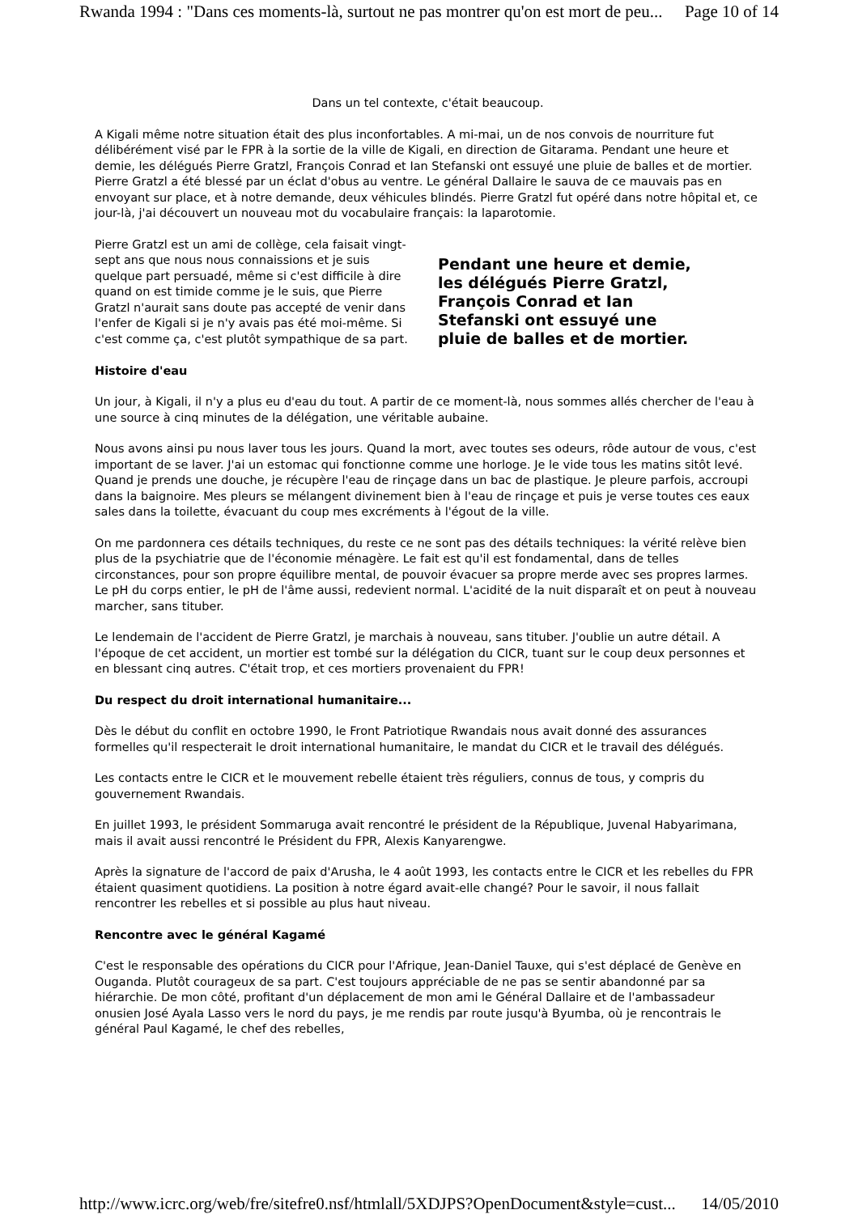Rwanda 1994 : "Dans ces moments-là, surtout ne pas montrer qu'on est mort de peu... Page 10 of 14
Dans un tel contexte, c'était beaucoup.
A Kigali même notre situation était des plus inconfortables. A mi-mai, un de nos convois de nourriture fut délibérément visé par le FPR à la sortie de la ville de Kigali, en direction de Gitarama. Pendant une heure et demie, les délégués Pierre Gratzl, François Conrad et Ian Stefanski ont essuyé une pluie de balles et de mortier. Pierre Gratzl a été blessé par un éclat d'obus au ventre. Le général Dallaire le sauva de ce mauvais pas en envoyant sur place, et à notre demande, deux véhicules blindés. Pierre Gratzl fut opéré dans notre hôpital et, ce jour-là, j'ai découvert un nouveau mot du vocabulaire français: la laparotomie.
Pierre Gratzl est un ami de collège, cela faisait vingt-sept ans que nous nous connaissions et je suis quelque part persuadé, même si c'est difficile à dire quand on est timide comme je le suis, que Pierre Gratzl n'aurait sans doute pas accepté de venir dans l'enfer de Kigali si je n'y avais pas été moi-même. Si c'est comme ça, c'est plutôt sympathique de sa part.
Pendant une heure et demie, les délégués Pierre Gratzl, François Conrad et Ian Stefanski ont essuyé une pluie de balles et de mortier.
Histoire d'eau
Un jour, à Kigali, il n'y a plus eu d'eau du tout. A partir de ce moment-là, nous sommes allés chercher de l'eau à une source à cinq minutes de la délégation, une véritable aubaine.
Nous avons ainsi pu nous laver tous les jours. Quand la mort, avec toutes ses odeurs, rôde autour de vous, c'est important de se laver. J'ai un estomac qui fonctionne comme une horloge. Je le vide tous les matins sitôt levé. Quand je prends une douche, je récupère l'eau de rinçage dans un bac de plastique. Je pleure parfois, accroupi dans la baignoire. Mes pleurs se mélangent divinement bien à l'eau de rinçage et puis je verse toutes ces eaux sales dans la toilette, évacuant du coup mes excréments à l'égout de la ville.
On me pardonnera ces détails techniques, du reste ce ne sont pas des détails techniques: la vérité relève bien plus de la psychiatrie que de l'économie ménagère. Le fait est qu'il est fondamental, dans de telles circonstances, pour son propre équilibre mental, de pouvoir évacuer sa propre merde avec ses propres larmes. Le pH du corps entier, le pH de l'âme aussi, redevient normal. L'acidité de la nuit disparaît et on peut à nouveau marcher, sans tituber.
Le lendemain de l'accident de Pierre Gratzl, je marchais à nouveau, sans tituber. J'oublie un autre détail. A l'époque de cet accident, un mortier est tombé sur la délégation du CICR, tuant sur le coup deux personnes et en blessant cinq autres. C'était trop, et ces mortiers provenaient du FPR!
Du respect du droit international humanitaire...
Dès le début du conflit en octobre 1990, le Front Patriotique Rwandais nous avait donné des assurances formelles qu'il respecterait le droit international humanitaire, le mandat du CICR et le travail des délégués.
Les contacts entre le CICR et le mouvement rebelle étaient très réguliers, connus de tous, y compris du gouvernement Rwandais.
En juillet 1993, le président Sommaruga avait rencontré le président de la République, Juvenal Habyarimana, mais il avait aussi rencontré le Président du FPR, Alexis Kanyarengwe.
Après la signature de l'accord de paix d'Arusha, le 4 août 1993, les contacts entre le CICR et les rebelles du FPR étaient quasiment quotidiens. La position à notre égard avait-elle changé? Pour le savoir, il nous fallait rencontrer les rebelles et si possible au plus haut niveau.
Rencontre avec le général Kagamé
C'est le responsable des opérations du CICR pour l'Afrique, Jean-Daniel Tauxe, qui s'est déplacé de Genève en Ouganda. Plutôt courageux de sa part. C'est toujours appréciable de ne pas se sentir abandonné par sa hiérarchie. De mon côté, profitant d'un déplacement de mon ami le Général Dallaire et de l'ambassadeur onusien José Ayala Lasso vers le nord du pays, je me rendis par route jusqu'à Byumba, où je rencontrais le général Paul Kagamé, le chef des rebelles,
http://www.icrc.org/web/fre/sitefre0.nsf/htmlall/5XDJPS?OpenDocument&style=cust... 14/05/2010